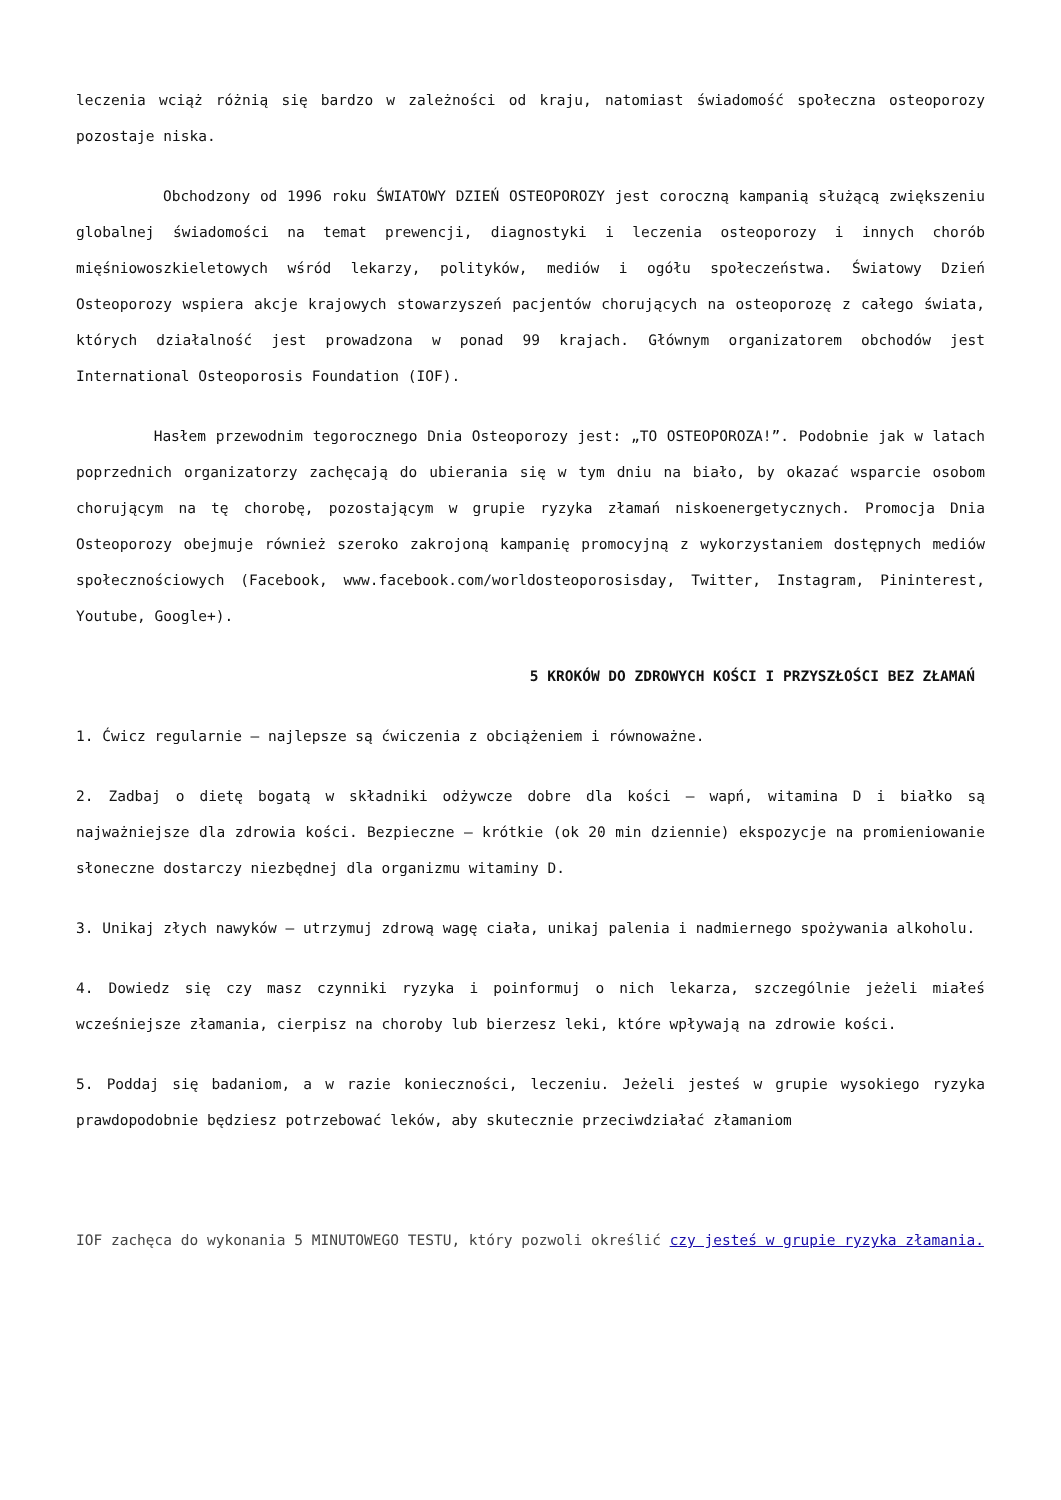leczenia wciąż różnią się bardzo w zależności od kraju, natomiast świadomość społeczna osteoporozy pozostaje niska.
Obchodzony od 1996 roku ŚWIATOWY DZIEŃ OSTEOPOROZY jest coroczną kampanią służącą zwiększeniu globalnej świadomości na temat prewencji, diagnostyki i leczenia osteoporozy i innych chorób mięśniowoszkieletowych wśród lekarzy, polityków, mediów i ogółu społeczeństwa. Światowy Dzień Osteoporozy wspiera akcje krajowych stowarzyszeń pacjentów chorujących na osteoporozę z całego świata, których działalność jest prowadzona w ponad 99 krajach. Głównym organizatorem obchodów jest International Osteoporosis Foundation (IOF).
Hasłem przewodnim tegorocznego Dnia Osteoporozy jest: „TO OSTEOPOROZA!”. Podobnie jak w latach poprzednich organizatorzy zachęcają do ubierania się w tym dniu na biało, by okazać wsparcie osobom chorującym na tę chorobę, pozostającym w grupie ryzyka złamań niskoenergetycznych. Promocja Dnia Osteoporozy obejmuje również szeroko zakrojoną kampanię promocyjną z wykorzystaniem dostępnych mediów społecznościowych (Facebook, www.facebook.com/worldosteoporosisday, Twitter, Instagram, Pininterest, Youtube, Google+).
5 KROKÓW DO ZDROWYCH KOŚCI I PRZYSZŁOŚCI BEZ ZŁAMAŃ
1. Ćwicz regularnie – najlepsze są ćwiczenia z obciążeniem i równoważne.
2. Zadbaj o dietę bogatą w składniki odżywcze dobre dla kości – wapń, witamina D i białko są najważniejsze dla zdrowia kości. Bezpieczne – krótkie (ok 20 min dziennie) ekspozycje na promieniowanie słoneczne dostarczy niezbędnej dla organizmu witaminy D.
3. Unikaj złych nawyków – utrzymuj zdrową wagę ciała, unikaj palenia i nadmiernego spożywania alkoholu.
4. Dowiedz się czy masz czynniki ryzyka i poinformuj o nich lekarza, szczególnie jeżeli miałeś wcześniejsze złamania, cierpisz na choroby lub bierzesz leki, które wpływają na zdrowie kości.
5. Poddaj się badaniom, a w razie konieczności, leczeniu. Jeżeli jesteś w grupie wysokiego ryzyka prawdopodobnie będziesz potrzebować leków, aby skutecznie przeciwdziałać złamaniom
IOF zachęca do wykonania 5 MINUTOWEGO TESTU, który pozwoli określić czy jesteś w grupie ryzyka złamania.